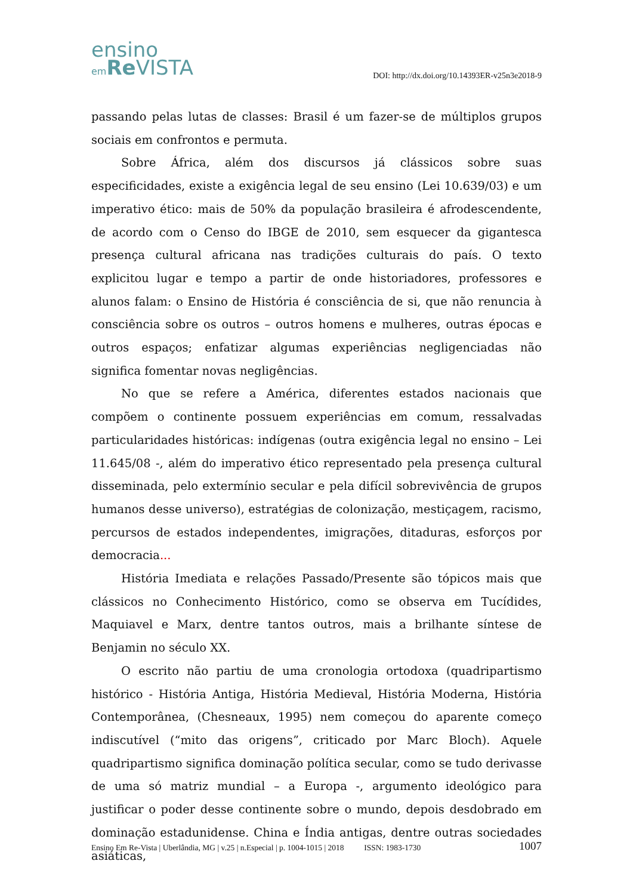ensino
em Re VISTA
DOI: http://dx.doi.org/10.14393ER-v25n3e2018-9
passando pelas lutas de classes: Brasil é um fazer-se de múltiplos grupos sociais em confrontos e permuta.
Sobre África, além dos discursos já clássicos sobre suas especificidades, existe a exigência legal de seu ensino (Lei 10.639/03) e um imperativo ético: mais de 50% da população brasileira é afrodescendente, de acordo com o Censo do IBGE de 2010, sem esquecer da gigantesca presença cultural africana nas tradições culturais do país. O texto explicitou lugar e tempo a partir de onde historiadores, professores e alunos falam: o Ensino de História é consciência de si, que não renuncia à consciência sobre os outros – outros homens e mulheres, outras épocas e outros espaços; enfatizar algumas experiências negligenciadas não significa fomentar novas negligências.
No que se refere a América, diferentes estados nacionais que compõem o continente possuem experiências em comum, ressalvadas particularidades históricas: indígenas (outra exigência legal no ensino – Lei 11.645/08 -, além do imperativo ético representado pela presença cultural disseminada, pelo extermínio secular e pela difícil sobrevivência de grupos humanos desse universo), estratégias de colonização, mestiçagem, racismo, percursos de estados independentes, imigrações, ditaduras, esforços por democracia...
História Imediata e relações Passado/Presente são tópicos mais que clássicos no Conhecimento Histórico, como se observa em Tucídides, Maquiavel e Marx, dentre tantos outros, mais a brilhante síntese de Benjamin no século XX.
O escrito não partiu de uma cronologia ortodoxa (quadripartismo histórico - História Antiga, História Medieval, História Moderna, História Contemporânea, (Chesneaux, 1995) nem começou do aparente começo indiscutível (“mito das origens”, criticado por Marc Bloch). Aquele quadripartismo significa dominação política secular, como se tudo derivasse de uma só matriz mundial – a Europa -, argumento ideológico para justificar o poder desse continente sobre o mundo, depois desdobrado em dominação estadunidense. China e Índia antigas, dentre outras sociedades asiáticas,
Ensino Em Re-Vista | Uberlândia, MG | v.25 | n.Especial | p. 1004-1015 | 2018 ISSN: 1983-1730 1007